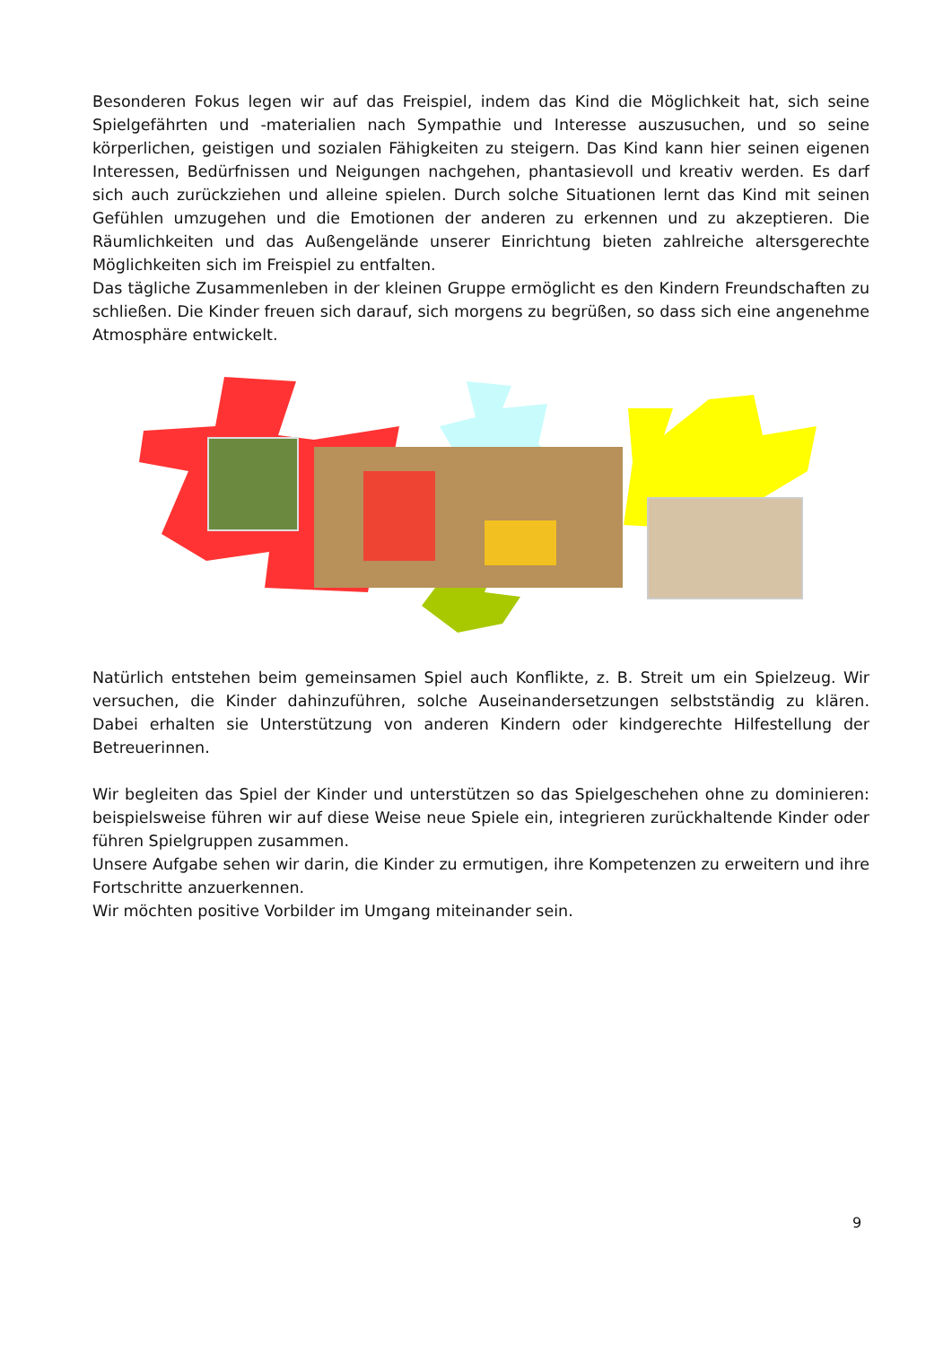Besonderen Fokus legen wir auf das Freispiel, indem das Kind die Möglichkeit hat, sich seine Spielgefährten und -materialien nach Sympathie und Interesse auszusuchen, und so seine körperlichen, geistigen und sozialen Fähigkeiten zu steigern. Das Kind kann hier seinen eigenen Interessen, Bedürfnissen und Neigungen nachgehen, phantasievoll und kreativ werden. Es darf sich auch zurückziehen und alleine spielen. Durch solche Situationen lernt das Kind mit seinen Gefühlen umzugehen und die Emotionen der anderen zu erkennen und zu akzeptieren. Die Räumlichkeiten und das Außengelände unserer Einrichtung bieten zahlreiche altersgerechte Möglichkeiten sich im Freispiel zu entfalten.
Das tägliche Zusammenleben in der kleinen Gruppe ermöglicht es den Kindern Freundschaften zu schließen. Die Kinder freuen sich darauf, sich morgens zu begrüßen, so dass sich eine angenehme Atmosphäre entwickelt.
Natürlich entstehen beim gemeinsamen Spiel auch Konflikte, z. B. Streit um ein Spielzeug. Wir versuchen, die Kinder dahinzuführen, solche Auseinandersetzungen selbstständig zu klären. Dabei erhalten sie Unterstützung von anderen Kindern oder kindgerechte Hilfestellung der Betreuerinnen.
Wir begleiten das Spiel der Kinder und unterstützen so das Spielgeschehen ohne zu dominieren: beispielsweise führen wir auf diese Weise neue Spiele ein, integrieren zurückhaltende Kinder oder führen Spielgruppen zusammen.
Unsere Aufgabe sehen wir darin, die Kinder zu ermutigen, ihre Kompetenzen zu erweitern und ihre Fortschritte anzuerkennen.
Wir möchten positive Vorbilder im Umgang miteinander sein.
9